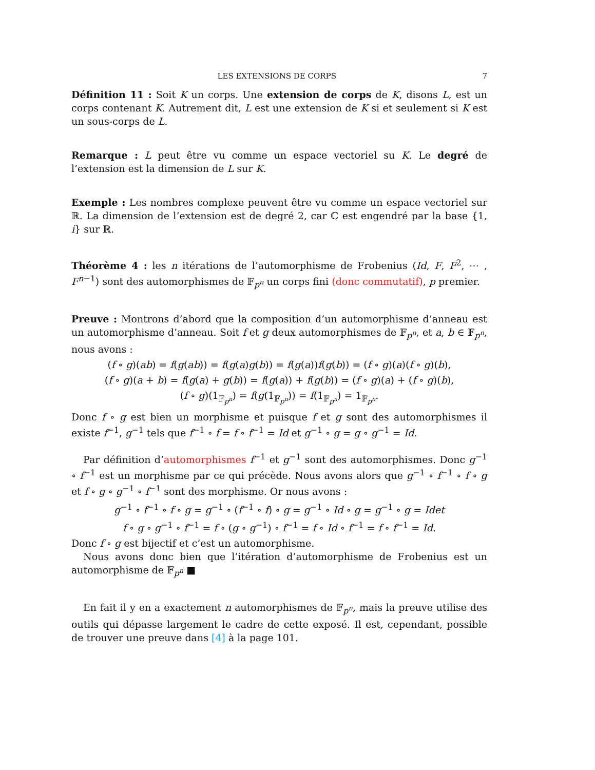LES EXTENSIONS DE CORPS 7
Définition 11 : Soit K un corps. Une extension de corps de K, disons L, est un corps contenant K. Autrement dit, L est une extension de K si et seulement si K est un sous-corps de L.
Remarque : L peut être vu comme un espace vectoriel su K. Le degré de l’extension est la dimension de L sur K.
Exemple : Les nombres complexe peuvent être vu comme un espace vectoriel sur ℝ. La dimension de l’extension est de degré 2, car ℂ est engendré par la base {1, i} sur ℝ.
Théorème 4 : les n itérations de l’automorphisme de Frobenius (Id, F, F<sup>2</sup>, ⋯ , F<sup>n−1</sup>) sont des automorphismes de 𝔽<sub>p<sup>n</sup></sub> un corps fini (donc commutatif), p premier.
Preuve : Montrons d’abord que la composition d’un automorphisme d’anneau est un automorphisme d’anneau. Soit f et g deux automorphismes de 𝔽<sub>p<sup>n</sup></sub>, et a, b ∈ 𝔽<sub>p<sup>n</sup></sub>, nous avons :
(f ∘ g)(ab) = f(g(ab)) = f(g(a)g(b)) = f(g(a))f(g(b)) = (f ∘ g)(a)(f ∘ g)(b),
(f ∘ g)(a + b) = f(g(a) + g(b)) = f(g(a)) + f(g(b)) = (f ∘ g)(a) + (f ∘ g)(b),
(f ∘ g)(1<sub>𝔽<sub>p<sup>n</sup></sub></sub>) = f(g(1<sub>𝔽<sub>p<sup>n</sup></sub></sub>)) = f(1<sub>𝔽<sub>p<sup>n</sup></sub></sub>) = 1<sub>𝔽<sub>p<sup>n</sup></sub></sub>.
Donc f ∘ g est bien un morphisme et puisque f et g sont des automorphismes il existe f<sup>−1</sup>, g<sup>−1</sup> tels que f<sup>−1</sup> ∘ f = f ∘ f<sup>−1</sup> = Id et g<sup>−1</sup> ∘ g = g ∘ g<sup>−1</sup> = Id.
Par définition d’automorphismes f<sup>−1</sup> et g<sup>−1</sup> sont des automorphismes. Donc g<sup>−1</sup> ∘ f<sup>−1</sup> est un morphisme par ce qui précède. Nous avons alors que g<sup>−1</sup> ∘ f<sup>−1</sup> ∘ f ∘ g et f ∘ g ∘ g<sup>−1</sup> ∘ f<sup>−1</sup> sont des morphisme. Or nous avons :
g<sup>−1</sup> ∘ f<sup>−1</sup> ∘ f ∘ g = g<sup>−1</sup> ∘ (f<sup>−1</sup> ∘ f) ∘ g = g<sup>−1</sup> ∘ Id ∘ g = g<sup>−1</sup> ∘ g = Idet
f ∘ g ∘ g<sup>−1</sup> ∘ f<sup>−1</sup> = f ∘ (g ∘ g<sup>−1</sup>) ∘ f<sup>−1</sup> = f ∘ Id ∘ f<sup>−1</sup> = f ∘ f<sup>−1</sup> = Id.
Donc f ∘ g est bijectif et c’est un automorphisme.
Nous avons donc bien que l’itération d’automorphisme de Frobenius est un automorphisme de 𝔽<sub>p<sup>n</sup></sub> ■
En fait il y en a exactement n automorphismes de 𝔽<sub>p<sup>n</sup></sub>, mais la preuve utilise des outils qui dépasse largement le cadre de cette exposé. Il est, cependant, possible de trouver une preuve dans [4] à la page 101.